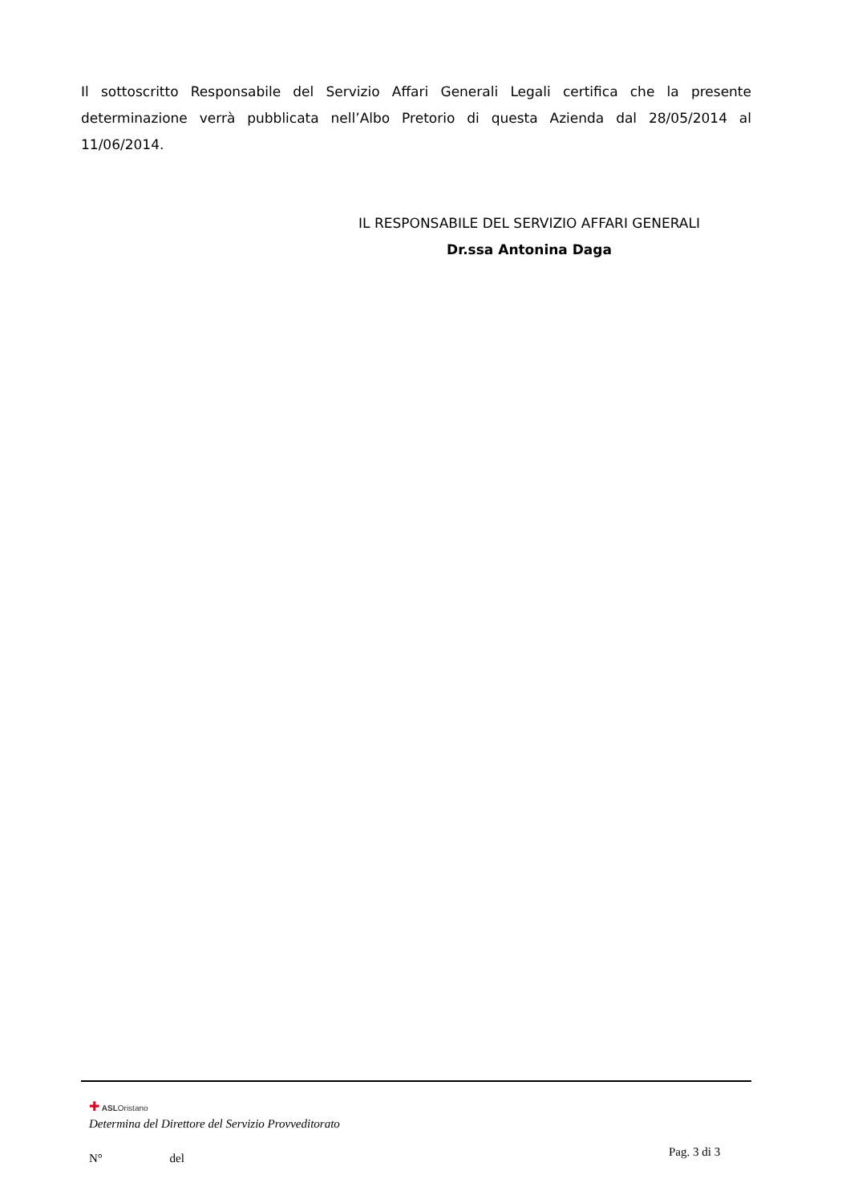Il sottoscritto Responsabile del Servizio Affari Generali Legali certifica che la presente determinazione verrà pubblicata nell’Albo Pretorio di questa Azienda dal 28/05/2014 al 11/06/2014.
IL RESPONSABILE DEL SERVIZIO AFFARI GENERALI
Dr.ssa Antonina Daga
✚ ASLOristano
Determina del Direttore del Servizio Provveditorato
N° del
Pag. 3 di 3